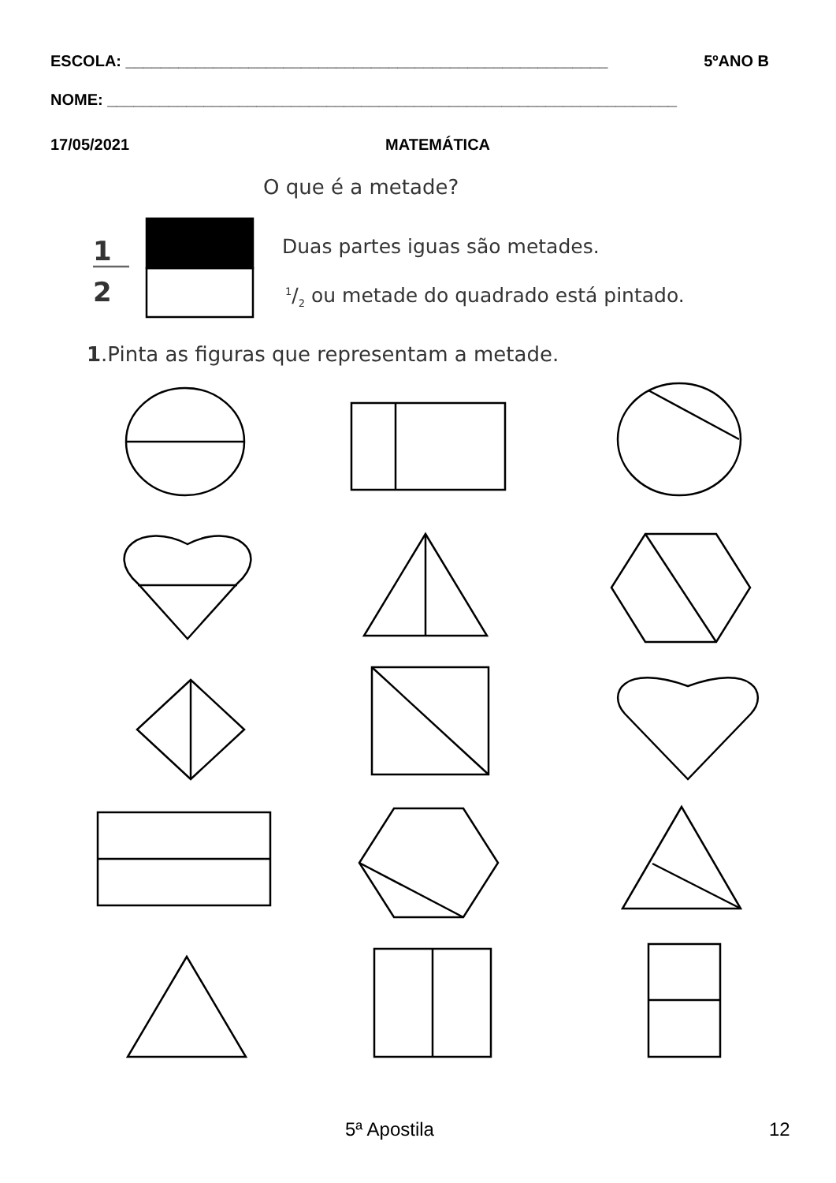ESCOLA: _______________________________________________________ 5ºANO B
NOME: _________________________________________________________________
17/05/2021 MATEMÁTICA
O que é a metade?
1
2
Duas partes iguas são metades.
1/2 ou metade do quadrado está pintado.
1.Pinta as figuras que representam a metade.
5ª Apostila 12